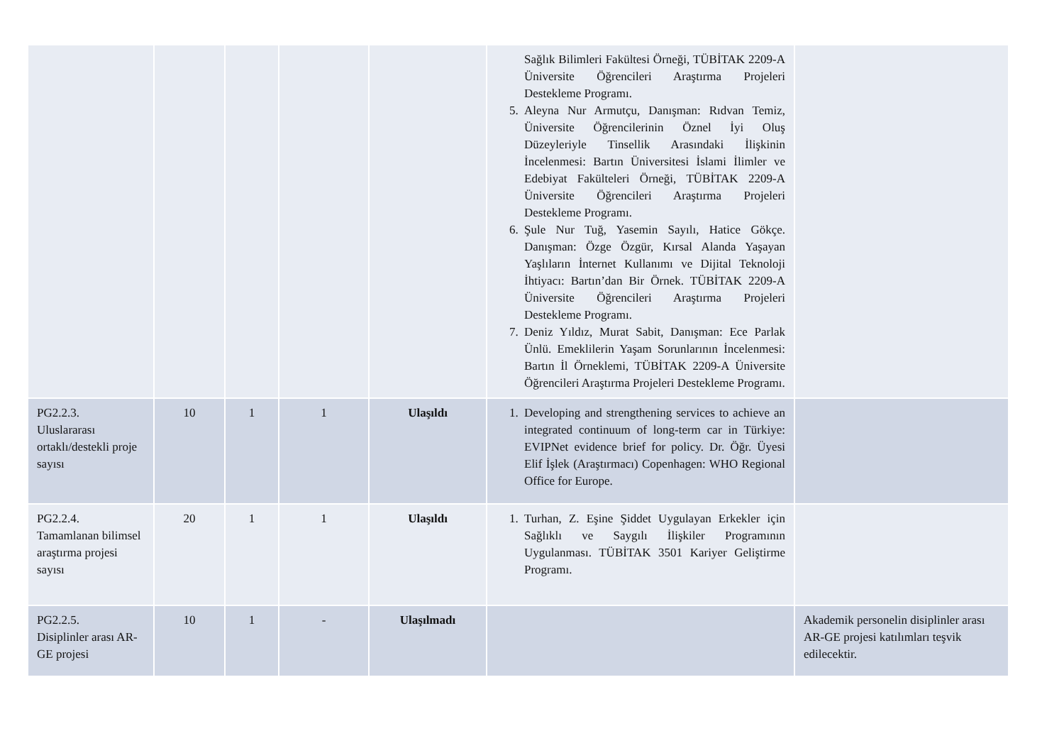| | | | | | Sağlık Bilimleri Fakültesi Örneği, TÜBİTAK 2209-A Üniversite Öğrencileri Araştırma Projeleri Destekleme Programı. 5. Aleyna Nur Armutçu, Danışman: Rıdvan Temiz, Üniversite Öğrencilerinin Öznel İyi Oluş Düzeyleriyle Tinsellik Arasındaki İlişkinin İncelenmesi: Bartın Üniversitesi İslami İlimler ve Edebiyat Fakülteleri Örneği, TÜBİTAK 2209-A Üniversite Öğrencileri Araştırma Projeleri Destekleme Programı. 6. Şule Nur Tuğ, Yasemin Sayılı, Hatice Gökçe. Danışman: Özge Özgür, Kırsal Alanda Yaşayan Yaşlıların İnternet Kullanımı ve Dijital Teknoloji İhtiyacı: Bartın’dan Bir Örnek. TÜBİTAK 2209-A Üniversite Öğrencileri Araştırma Projeleri Destekleme Programı. 7. Deniz Yıldız, Murat Sabit, Danışman: Ece Parlak Ünlü. Emeklilerin Yaşam Sorunlarının İncelenmesi: Bartın İl Örneklemi, TÜBİTAK 2209-A Üniversite Öğrencileri Araştırma Projeleri Destekleme Programı. | |
| PG2.2.3. Uluslararası ortaklı/destekli proje sayısı | 10 | 1 | 1 | Ulaşıldı | 1. Developing and strengthening services to achieve an integrated continuum of long-term car in Türkiye: EVIPNet evidence brief for policy. Dr. Öğr. Üyesi Elif İşlek (Araştırmacı) Copenhagen: WHO Regional Office for Europe. | |
| PG2.2.4. Tamamlanan bilimsel araştırma projesi sayısı | 20 | 1 | 1 | Ulaşıldı | 1. Turhan, Z. Eşine Şiddet Uygulayan Erkekler için Sağlıklı ve Saygılı İlişkiler Programının Uygulanması. TÜBİTAK 3501 Kariyer Geliştirme Programı. | |
| PG2.2.5. Disiplinler arası AR-GE projesi | 10 | 1 | - | Ulaşılmadı | | Akademik personelin disiplinler arası AR-GE projesi katılımları teşvik edilecektir. |